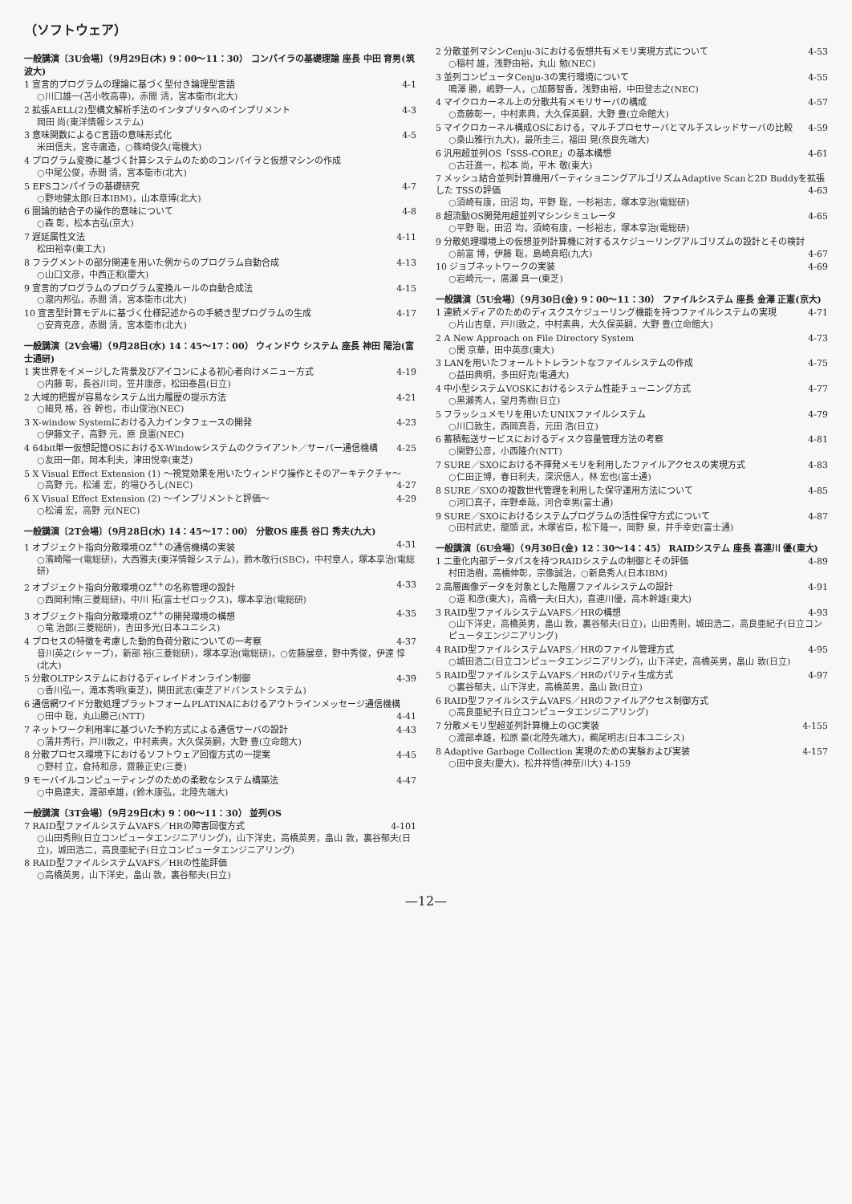（ソフトウェア）
一般講演〔3U会場〕（9月29日(木) 9：00〜11：30） コンパイラの基礎理論 座長 中田 育男(筑波大)
1 宣言的プログラムの理論に基づく型付き論理型言語 4-1
○川口雄一(苫小牧高専)，赤間 清，宮本衛市(北大)
2 拡張AELL(2)型構文解析手法のインタプリタへのインプリメント 4-3
岡田 尚(東洋情報システム)
3 意味関数によるC言語の意味形式化 4-5
米田信夫，宮寺庸造，○篠崎俊久(電機大)
4 プログラム変換に基づく計算システムのためのコンパイラと仮想マシンの作成
○中尾公俊，赤間 清，宮本衛市(北大)
5 EFSコンパイラの基礎研究 4-7
○野地健太郎(日本IBM)，山本章博(北大)
6 圏論的結合子の操作的意味について 4-8
○森 彰，松本吉弘(京大)
7 遅延属性文法 4-11
松田裕幸(東工大)
8 フラグメントの部分関連を用いた例からのプログラム自動合成 4-13
○山口文彦，中西正和(慶大)
9 宣言的プログラムのプログラム変換ルールの自動合成法 4-15
○瀧内邦弘，赤間 清，宮本衛市(北大)
10 宣言型計算モデルに基づく仕様記述からの手続き型プログラムの生成 4-17
○安斉克彦，赤間 清，宮本衛市(北大)
一般講演〔2V会場〕（9月28日(水) 14：45〜17：00） ウィンドウ システム 座長 神田 陽治(富士通研)
1 実世界をイメージした背景及びアイコンによる初心者向けメニュー方式 4-19
○内藤 彰，長谷川司，笠井康彦，松田泰昌(日立)
2 大域的把握が容易なシステム出力履歴の提示方法 4-21
○細見 格，谷 幹也，市山俊治(NEC)
3 X-window Systemにおける入力インタフェースの開発 4-23
○伊藤文子，高野 元，原 良憲(NEC)
4 64bit単一仮想記憶OSにおけるX-Windowシステムのクライアント／サーバー通信機構 4-25
○友田一郎，岡本利夫，津田悦幸(東芝)
5 X Visual Effect Extension (1) 〜視覚効果を用いたウィンドウ操作とそのアーキテクチャ〜 4-27
○高野 元，松浦 宏，的場ひろし(NEC)
6 X Visual Effect Extension (2) 〜インプリメントと評価〜 4-29
○松浦 宏，高野 元(NEC)
一般講演〔2T会場〕（9月28日(水) 14：45〜17：00） 分散OS 座長 谷口 秀夫(九大)
1 オブジェクト指向分散環境OZ<sup>++</sup>の通信機構の実装 4-31
○濱崎陽一(電総研)，大西雅夫(東洋情報システム)，鈴木敬行(SBC)，中村章人，塚本享治(電総研)
2 オブジェクト指向分散環境OZ<sup>++</sup>の名称管理の設計 4-33
○西岡利博(三菱総研)，中川 拓(富士ゼロックス)，塚本享治(電総研)
3 オブジェクト指向分散環境OZ<sup>++</sup>の開発環境の構想 4-35
○竜 治郎(三菱総研)，吉田多光(日本ユニシス)
4 プロセスの特徴を考慮した動的負荷分散についての一考察 4-37
音川英之(シャープ)，新部 裕(三菱総研)，塚本享治(電総研)，○佐藤展章，野中秀俊，伊達 惇(北大)
5 分散OLTPシステムにおけるディレイドオンライン制御 4-39
○香川弘一，滝本秀明(東芝)，関田武志(東芝アドバンストシステム)
6 通信網ワイド分散処理プラットフォームPLATINAにおけるアウトラインメッセージ通信機構 4-41
○田中 聡，丸山勝己(NTT)
7 ネットワーク利用率に基づいた予約方式による通信サーバの設計 4-43
○蒲井秀行，戸川敦之，中村素典，大久保英嗣，大野 豊(立命館大)
8 分散プロセス環境下におけるソフトウェア回復方式の一提案 4-45
○野村 立，倉持和彦，齋藤正史(三菱)
9 モーバイルコンピューティングのための柔軟なシステム構築法 4-47
○中島達夫，渡部卓雄，(鈴木康弘，北陸先端大)
一般講演〔3T会場〕（9月29日(木) 9：00〜11：30） 並列OS
7 RAID型ファイルシステムVAFS／HRの障害回復方式 4-101
○山田秀則(日立コンピュータエンジニアリング)，山下洋史，高橋英男，畠山 敦，裏谷郁夫(日立)，城田浩二，高良亜紀子(日立コンピュータエンジニアリング)
8 RAID型ファイルシステムVAFS／HRの性能評価
○高橋英男，山下洋史，畠山 敦，裏谷郁夫(日立)
2 分散並列マシンCenju-3における仮想共有メモリ実現方式について 4-53
○稲村 雄，浅野由裕，丸山 勉(NEC)
3 並列コンピュータCenju-3の実行環境について 4-55
鳴澤 勝，嶋野一人，○加藤智香，浅野由裕，中田登志之(NEC)
4 マイクロカーネル上の分散共有メモリサーバの構成 4-57
○斎藤彰一，中村素典，大久保英嗣，大野 豊(立命館大)
5 マイクロカーネル構成OSにおける，マルチプロセサーバとマルチスレッドサーバの比較 4-59
○桑山雅行(九大)，最所圭三，福田 晃(奈良先端大)
6 汎用超並列OS「SSS-CORE」の基本構想 4-61
○古荘進一，松本 尚，平木 敬(東大)
7 メッシュ結合並列計算機用パーティショニングアルゴリズムAdaptive Scanと2D Buddyを拡張した TSSの評価 4-63
○須崎有康，田沼 均，平野 聡，一杉裕志，塚本享治(電総研)
8 超流動OS開発用超並列マシンシミュレータ 4-65
○平野 聡，田沼 均，須崎有康，一杉裕志，塚本享治(電総研)
9 分散処理環境上の仮想並列計算機に対するスケジューリングアルゴリズムの設計とその検討 4-67
○前富 博，伊藤 聡，島崎真昭(九大)
10 ジョブネットワークの実装 4-69
○岩崎元一，廣瀬 真一(東芝)
一般講演〔5U会場〕（9月30日(金) 9：00〜11：30） ファイルシステム 座長 金澤 正憲(京大)
1 連続メディアのためのディスクスケジューリング機能を持つファイルシステムの実現 4-71
○片山吉章，戸川敦之，中村素典，大久保英嗣，大野 豊(立命館大)
2 A New Approach on File Directory System 4-73
○閔 京華，田中英彦(東大)
3 LANを用いたフォールトトレラントなファイルシステムの作成 4-75
○益田典明，多田好克(電通大)
4 中小型システムVOSKにおけるシステム性能チューニング方式 4-77
○黒瀬秀人，望月秀樹(日立)
5 フラッシュメモリを用いたUNIXファイルシステム 4-79
○川口敦生，西岡真吾，元田 浩(日立)
6 蓄積転送サービスにおけるディスク容量管理方法の考察 4-81
○関野公彦，小西隆介(NTT)
7 SURE／SXOにおける不揮発メモリを利用したファイルアクセスの実現方式 4-83
○仁田正博，春日利夫，深沢信人，林 宏也(富士通)
8 SURE／SXOの複数世代管理を利用した保守運用方法について 4-85
○河口真子，岸野卓哉，河合幸男(富士通)
9 SURE／SXOにおけるシステムプログラムの活性保守方式について 4-87
○田村武史，龍頭 武，木塚省臣，松下隆一，岡野 泉，井手幸史(富士通)
一般講演〔6U会場〕（9月30日(金) 12：30〜14：45） RAIDシステム 座長 喜連川 優(東大)
1 二重化内部データパスを持つRAIDシステムの制御とその評価 4-89
村田浩樹，高橋伸彰，宗像誠治，○新島秀人(日本IBM)
2 高層画像データを対象とした階層ファイルシステムの設計 4-91
○道 和彦(東大)，高橋一夫(日大)，喜連川優，高木幹雄(東大)
3 RAID型ファイルシステムVAFS／HRの構想 4-93
○山下洋史，高橋英男，畠山 敦，裏谷郁夫(日立)，山田秀則，城田浩二，高良亜紀子(日立コンピュータエンジニアリング)
4 RAID型ファイルシステムVAFS／HRのファイル管理方式 4-95
○城田浩二(日立コンピュータエンジニアリング)，山下洋史，高橋英男，畠山 敦(日立)
5 RAID型ファイルシステムVAFS／HRのパリティ生成方式 4-97
○裏谷郁夫，山下洋史，高橋英男，畠山 敦(日立)
6 RAID型ファイルシステムVAFS／HRのファイルアクセス制御方式
○高良亜紀子(日立コンピュータエンジニアリング)
7 分散メモリ型超並列計算機上のGC実装 4-155
○渡部卓雄，松原 豪(北陸先端大)，鵜尾明志(日本ユニシス)
8 Adaptive Garbage Collection 実現のための実験および実装 4-157
○田中良夫(慶大)，松井祥悟(神奈川大) 4-159
—12—